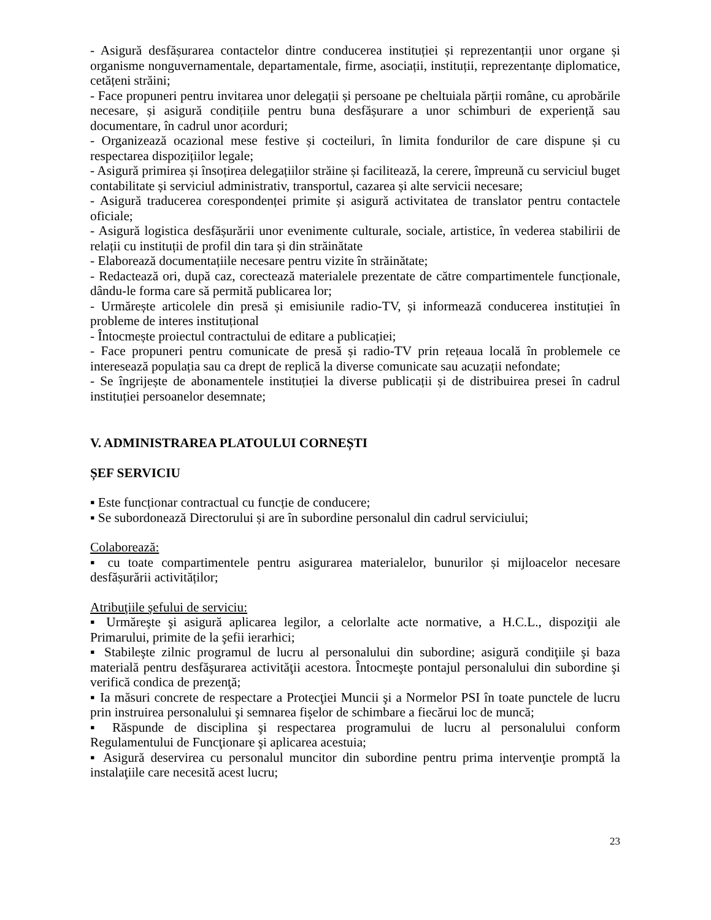- Asigură desfășurarea contactelor dintre conducerea instituției și reprezentanții unor organe și organisme nonguvernamentale, departamentale, firme, asociații, instituții, reprezentanțe diplomatice, cetățeni străini;
- Face propuneri pentru invitarea unor delegații și persoane pe cheltuiala părții române, cu aprobările necesare, și asigură condițiile pentru buna desfășurare a unor schimburi de experiență sau documentare, în cadrul unor acorduri;
- Organizează ocazional mese festive și cocteiluri, în limita fondurilor de care dispune și cu respectarea dispozițiilor legale;
- Asigură primirea și însoțirea delegațiilor străine și facilitează, la cerere, împreună cu serviciul buget contabilitate și serviciul administrativ, transportul, cazarea și alte servicii necesare;
- Asigură traducerea corespondenței primite și asigură activitatea de translator pentru contactele oficiale;
- Asigură logistica desfășurării unor evenimente culturale, sociale, artistice, în vederea stabilirii de relații cu instituții de profil din tara și din străinătate
- Elaborează documentațiile necesare pentru vizite în străinătate;
- Redactează ori, după caz, corectează materialele prezentate de către compartimentele funcționale, dându-le forma care să permită publicarea lor;
- Urmărește articolele din presă și emisiunile radio-TV, și informează conducerea instituției în probleme de interes instituțional
- Întocmește proiectul contractului de editare a publicației;
- Face propuneri pentru comunicate de presă și radio-TV prin rețeaua locală în problemele ce interesează populația sau ca drept de replică la diverse comunicate sau acuzații nefondate;
- Se îngrijește de abonamentele instituției la diverse publicații și de distribuirea presei în cadrul instituției persoanelor desemnate;
V. ADMINISTRAREA PLATOULUI CORNEȘTI
ȘEF SERVICIU
▪ Este funcționar contractual cu funcție de conducere;
▪ Se subordonează Directorului și are în subordine personalul din cadrul serviciului;
Colaborează:
▪ cu toate compartimentele pentru asigurarea materialelor, bunurilor și mijloacelor necesare desfășurării activităților;
Atribuţiile şefului de serviciu:
▪ Urmăreşte şi asigură aplicarea legilor, a celorlalte acte normative, a H.C.L., dispoziţii ale Primarului, primite de la şefii ierarhici;
▪ Stabileşte zilnic programul de lucru al personalului din subordine; asigură condiţiile şi baza materială pentru desfăşurarea activităţii acestora. Întocmeşte pontajul personalului din subordine şi verifică condica de prezenţă;
▪ Ia măsuri concrete de respectare a Protecţiei Muncii şi a Normelor PSI în toate punctele de lucru prin instruirea personalului şi semnarea fişelor de schimbare a fiecărui loc de muncă;
▪ Răspunde de disciplina şi respectarea programului de lucru al personalului conform Regulamentului de Funcţionare şi aplicarea acestuia;
▪ Asigură deservirea cu personalul muncitor din subordine pentru prima intervenţie promptă la instalaţiile care necesită acest lucru;
23